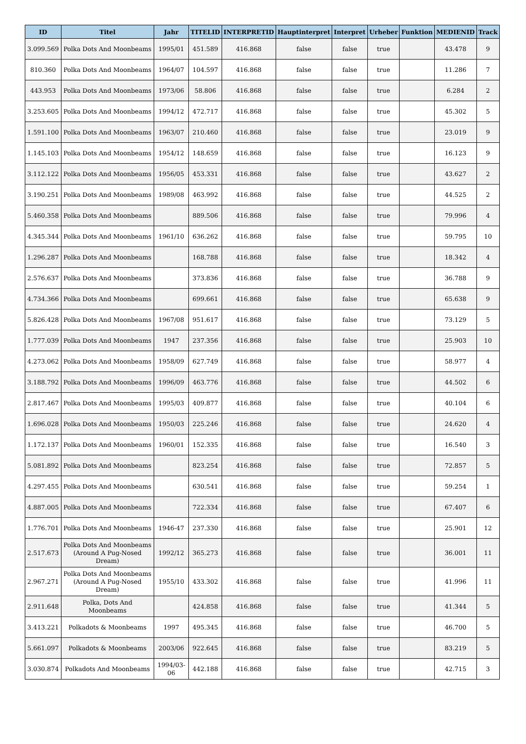| ID | Titel | Jahr | TITELID | INTERPRETID | Hauptinterpret | Interpret | Urheber | Funktion | MEDIENID | Track |
| --- | --- | --- | --- | --- | --- | --- | --- | --- | --- | --- |
| 3.099.569 | Polka Dots And Moonbeams | 1995/01 | 451.589 | 416.868 | false | false | true | | 43.478 | 9 |
| 810.360 | Polka Dots And Moonbeams | 1964/07 | 104.597 | 416.868 | false | false | true | | 11.286 | 7 |
| 443.953 | Polka Dots And Moonbeams | 1973/06 | 58.806 | 416.868 | false | false | true | | 6.284 | 2 |
| 3.253.605 | Polka Dots And Moonbeams | 1994/12 | 472.717 | 416.868 | false | false | true | | 45.302 | 5 |
| 1.591.100 | Polka Dots And Moonbeams | 1963/07 | 210.460 | 416.868 | false | false | true | | 23.019 | 9 |
| 1.145.103 | Polka Dots And Moonbeams | 1954/12 | 148.659 | 416.868 | false | false | true | | 16.123 | 9 |
| 3.112.122 | Polka Dots And Moonbeams | 1956/05 | 453.331 | 416.868 | false | false | true | | 43.627 | 2 |
| 3.190.251 | Polka Dots And Moonbeams | 1989/08 | 463.992 | 416.868 | false | false | true | | 44.525 | 2 |
| 5.460.358 | Polka Dots And Moonbeams | | 889.506 | 416.868 | false | false | true | | 79.996 | 4 |
| 4.345.344 | Polka Dots And Moonbeams | 1961/10 | 636.262 | 416.868 | false | false | true | | 59.795 | 10 |
| 1.296.287 | Polka Dots And Moonbeams | | 168.788 | 416.868 | false | false | true | | 18.342 | 4 |
| 2.576.637 | Polka Dots And Moonbeams | | 373.836 | 416.868 | false | false | true | | 36.788 | 9 |
| 4.734.366 | Polka Dots And Moonbeams | | 699.661 | 416.868 | false | false | true | | 65.638 | 9 |
| 5.826.428 | Polka Dots And Moonbeams | 1967/08 | 951.617 | 416.868 | false | false | true | | 73.129 | 5 |
| 1.777.039 | Polka Dots And Moonbeams | 1947 | 237.356 | 416.868 | false | false | true | | 25.903 | 10 |
| 4.273.062 | Polka Dots And Moonbeams | 1958/09 | 627.749 | 416.868 | false | false | true | | 58.977 | 4 |
| 3.188.792 | Polka Dots And Moonbeams | 1996/09 | 463.776 | 416.868 | false | false | true | | 44.502 | 6 |
| 2.817.467 | Polka Dots And Moonbeams | 1995/03 | 409.877 | 416.868 | false | false | true | | 40.104 | 6 |
| 1.696.028 | Polka Dots And Moonbeams | 1950/03 | 225.246 | 416.868 | false | false | true | | 24.620 | 4 |
| 1.172.137 | Polka Dots And Moonbeams | 1960/01 | 152.335 | 416.868 | false | false | true | | 16.540 | 3 |
| 5.081.892 | Polka Dots And Moonbeams | | 823.254 | 416.868 | false | false | true | | 72.857 | 5 |
| 4.297.455 | Polka Dots And Moonbeams | | 630.541 | 416.868 | false | false | true | | 59.254 | 1 |
| 4.887.005 | Polka Dots And Moonbeams | | 722.334 | 416.868 | false | false | true | | 67.407 | 6 |
| 1.776.701 | Polka Dots And Moonbeams | 1946-47 | 237.330 | 416.868 | false | false | true | | 25.901 | 12 |
| 2.517.673 | Polka Dots And Moonbeams (Around A Pug-Nosed Dream) | 1992/12 | 365.273 | 416.868 | false | false | true | | 36.001 | 11 |
| 2.967.271 | Polka Dots And Moonbeams (Around A Pug-Nosed Dream) | 1955/10 | 433.302 | 416.868 | false | false | true | | 41.996 | 11 |
| 2.911.648 | Polka, Dots And Moonbeams | | 424.858 | 416.868 | false | false | true | | 41.344 | 5 |
| 3.413.221 | Polkadots & Moonbeams | 1997 | 495.345 | 416.868 | false | false | true | | 46.700 | 5 |
| 5.661.097 | Polkadots & Moonbeams | 2003/06 | 922.645 | 416.868 | false | false | true | | 83.219 | 5 |
| 3.030.874 | Polkadots And Moonbeams | 1994/03-06 | 442.188 | 416.868 | false | false | true | | 42.715 | 3 |